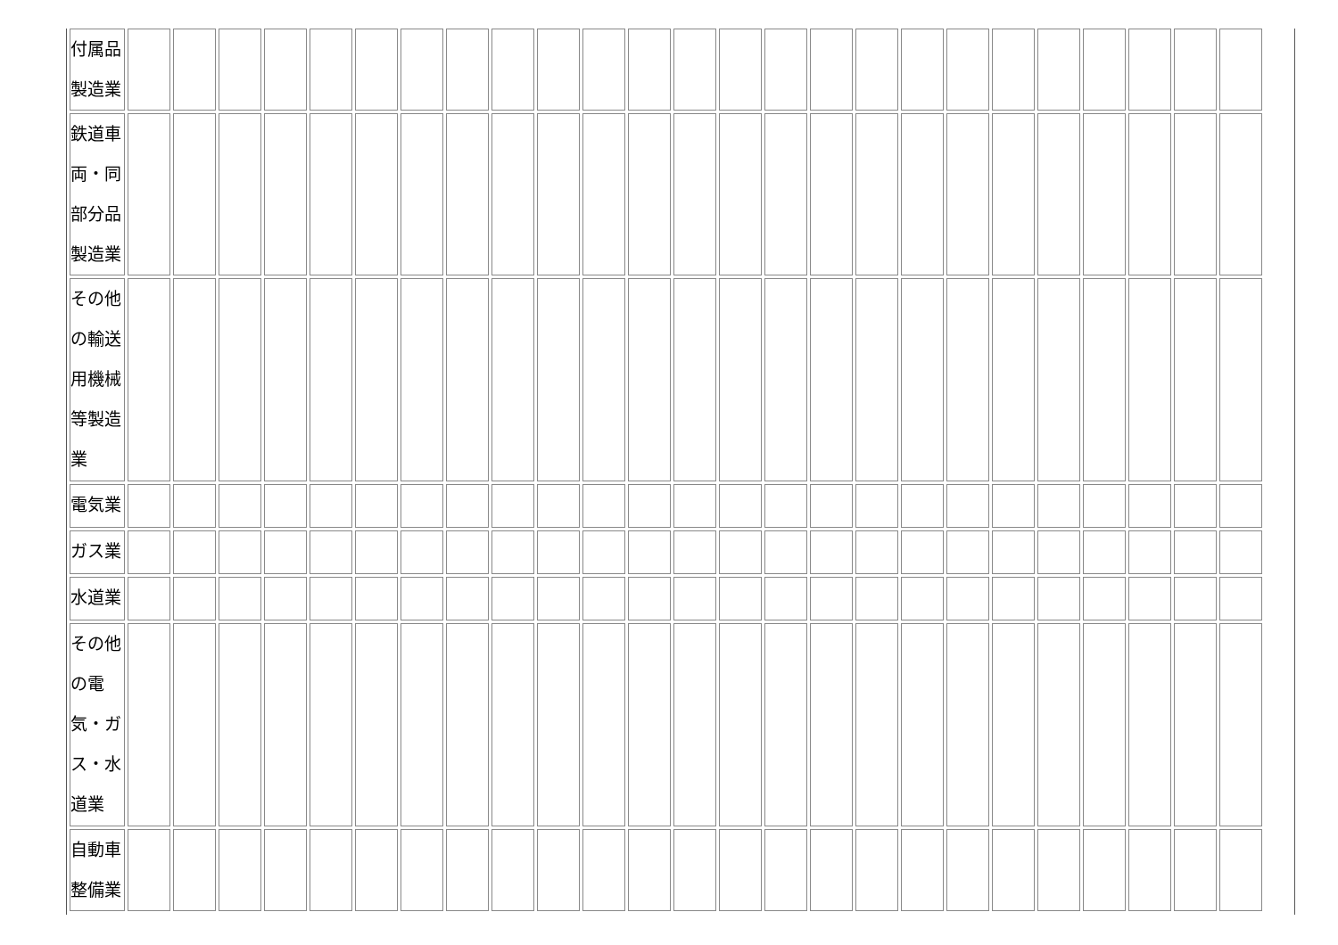| 付属品 製造業 | | | | | | | | | | | | | | | | | | | | | | | | | |
| 鉄道車 両・同 部分品 製造業 | | | | | | | | | | | | | | | | | | | | | | | | | |
| その他 の輸送 用機械 等製造 業 | | | | | | | | | | | | | | | | | | | | | | | | | |
| 電気業 | | | | | | | | | | | | | | | | | | | | | | | | | |
| ガス業 | | | | | | | | | | | | | | | | | | | | | | | | | |
| 水道業 | | | | | | | | | | | | | | | | | | | | | | | | | |
| その他 の電 気・ガ ス・水 道業 | | | | | | | | | | | | | | | | | | | | | | | | | |
| 自動車 整備業 | | | | | | | | | | | | | | | | | | | | | | | | | |